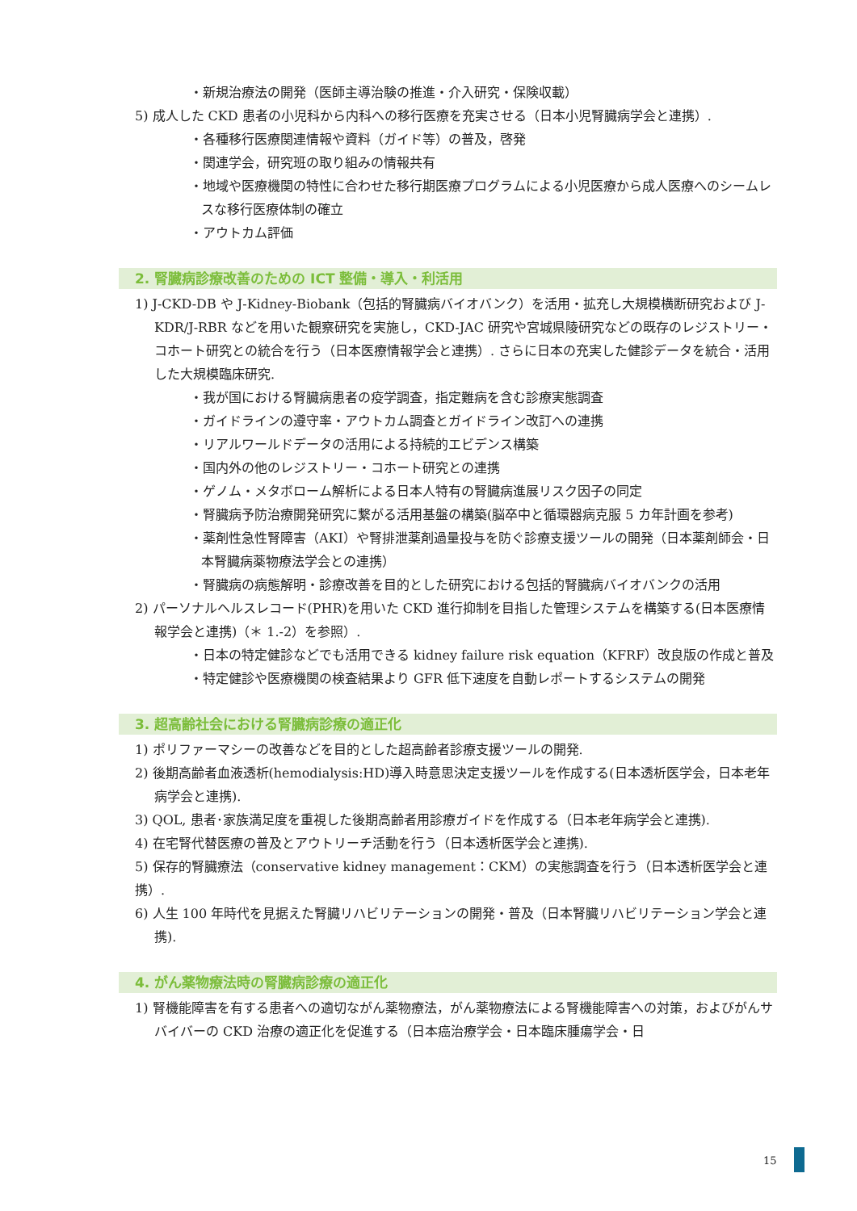・新規治療法の開発（医師主導治験の推進・介入研究・保険収載）
5) 成人した CKD 患者の小児科から内科への移行医療を充実させる（日本小児腎臓病学会と連携）.
・各種移行医療関連情報や資料（ガイド等）の普及，啓発
・関連学会，研究班の取り組みの情報共有
・地域や医療機関の特性に合わせた移行期医療プログラムによる小児医療から成人医療へのシームレスな移行医療体制の確立
・アウトカム評価
2. 腎臓病診療改善のための ICT 整備・導入・利活用
1) J-CKD-DB や J-Kidney-Biobank（包括的腎臓病バイオバンク）を活用・拡充し大規模横断研究および J-KDR/J-RBR などを用いた観察研究を実施し，CKD-JAC 研究や宮城県陵研究などの既存のレジストリー・コホート研究との統合を行う（日本医療情報学会と連携）. さらに日本の充実した健診データを統合・活用した大規模臨床研究.
・我が国における腎臓病患者の疫学調査，指定難病を含む診療実態調査
・ガイドラインの遵守率・アウトカム調査とガイドライン改訂への連携
・リアルワールドデータの活用による持続的エビデンス構築
・国内外の他のレジストリー・コホート研究との連携
・ゲノム・メタボローム解析による日本人特有の腎臓病進展リスク因子の同定
・腎臓病予防治療開発研究に繋がる活用基盤の構築(脳卒中と循環器病克服 5 カ年計画を参考)
・薬剤性急性腎障害（AKI）や腎排泄薬剤過量投与を防ぐ診療支援ツールの開発（日本薬剤師会・日本腎臓病薬物療法学会との連携）
・腎臓病の病態解明・診療改善を目的とした研究における包括的腎臓病バイオバンクの活用
2) パーソナルヘルスレコード(PHR)を用いた CKD 進行抑制を目指した管理システムを構築する(日本医療情報学会と連携)（＊ 1.-2）を参照）.
・日本の特定健診などでも活用できる kidney failure risk equation（KFRF）改良版の作成と普及
・特定健診や医療機関の検査結果より GFR 低下速度を自動レポートするシステムの開発
3. 超高齢社会における腎臓病診療の適正化
1) ポリファーマシーの改善などを目的とした超高齢者診療支援ツールの開発.
2) 後期高齢者血液透析(hemodialysis:HD)導入時意思決定支援ツールを作成する(日本透析医学会，日本老年病学会と連携).
3) QOL, 患者･家族満足度を重視した後期高齢者用診療ガイドを作成する（日本老年病学会と連携).
4) 在宅腎代替医療の普及とアウトリーチ活動を行う（日本透析医学会と連携).
5) 保存的腎臓療法（conservative kidney management：CKM）の実態調査を行う（日本透析医学会と連携）.
6) 人生 100 年時代を見据えた腎臓リハビリテーションの開発・普及（日本腎臓リハビリテーション学会と連携).
4. がん薬物療法時の腎臓病診療の適正化
1) 腎機能障害を有する患者への適切ながん薬物療法，がん薬物療法による腎機能障害への対策，およびがんサバイバーの CKD 治療の適正化を促進する（日本癌治療学会・日本臨床腫瘍学会・日
15